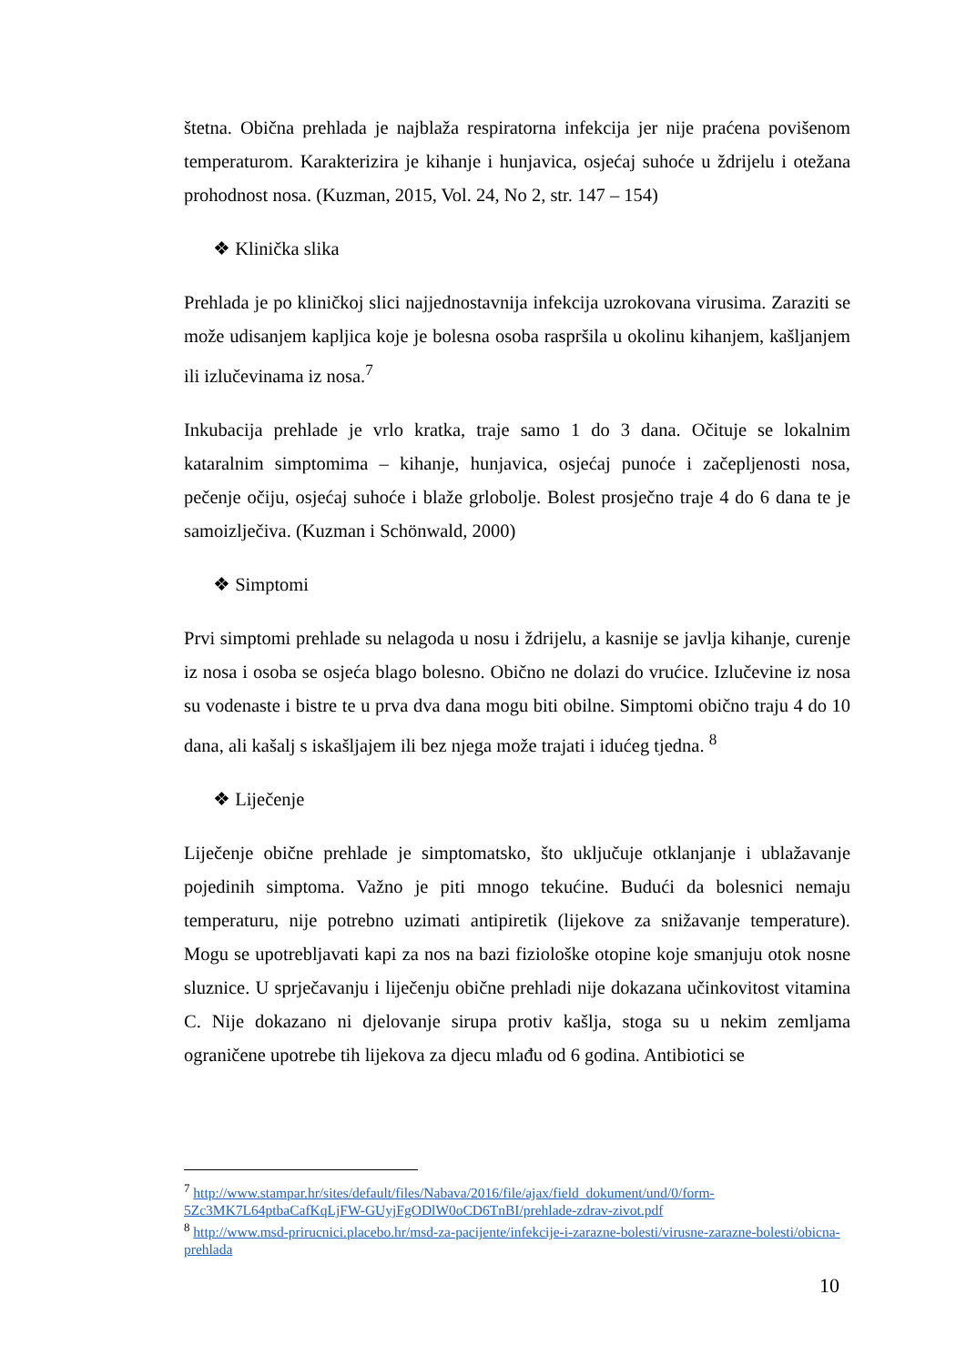štetna. Obična prehlada je najblaža respiratorna infekcija jer nije praćena povišenom temperaturom. Karakterizira je kihanje i hunjavica, osjećaj suhoće u ždrijelu i otežana prohodnost nosa. (Kuzman, 2015, Vol. 24, No 2, str. 147 – 154)
❖ Klinička slika
Prehlada je po kliničkoj slici najjednostavnija infekcija uzrokovana virusima. Zaraziti se može udisanjem kapljica koje je bolesna osoba raspršila u okolinu kihanjem, kašljanjem ili izlučevinama iz nosa.<sup>7</sup>
Inkubacija prehlade je vrlo kratka, traje samo 1 do 3 dana. Očituje se lokalnim kataralnim simptomima – kihanje, hunjavica, osjećaj punoće i začepljenosti nosa, pečenje očiju, osjećaj suhoće i blaže grlobolje. Bolest prosječno traje 4 do 6 dana te je samoizlječiva. (Kuzman i Schönwald, 2000)
❖ Simptomi
Prvi simptomi prehlade su nelagoda u nosu i ždrijelu, a kasnije se javlja kihanje, curenje iz nosa i osoba se osjeća blago bolesno. Obično ne dolazi do vrućice. Izlučevine iz nosa su vodenaste i bistre te u prva dva dana mogu biti obilne. Simptomi obično traju 4 do 10 dana, ali kašalj s iskašljajem ili bez njega može trajati i idućeg tjedna. <sup>8</sup>
❖ Liječenje
Liječenje obične prehlade je simptomatsko, što uključuje otklanjanje i ublažavanje pojedinih simptoma. Važno je piti mnogo tekućine. Budući da bolesnici nemaju temperaturu, nije potrebno uzimati antipiretik (lijekove za snižavanje temperature). Mogu se upotrebljavati kapi za nos na bazi fiziološke otopine koje smanjuju otok nosne sluznice. U sprječavanju i liječenju obične prehladi nije dokazana učinkovitost vitamina C. Nije dokazano ni djelovanje sirupa protiv kašlja, stoga su u nekim zemljama ograničene upotrebe tih lijekova za djecu mlađu od 6 godina. Antibiotici se
<sup>7</sup> http://www.stampar.hr/sites/default/files/Nabava/2016/file/ajax/field_dokument/und/0/form-5Zc3MK7L64ptbaCafKqLjFW-GUyjFgODlW0oCD6TnBI/prehlade-zdrav-zivot.pdf
<sup>8</sup> http://www.msd-prirucnici.placebo.hr/msd-za-pacijente/infekcije-i-zarazne-bolesti/virusne-zarazne-bolesti/obicna-prehlada
10